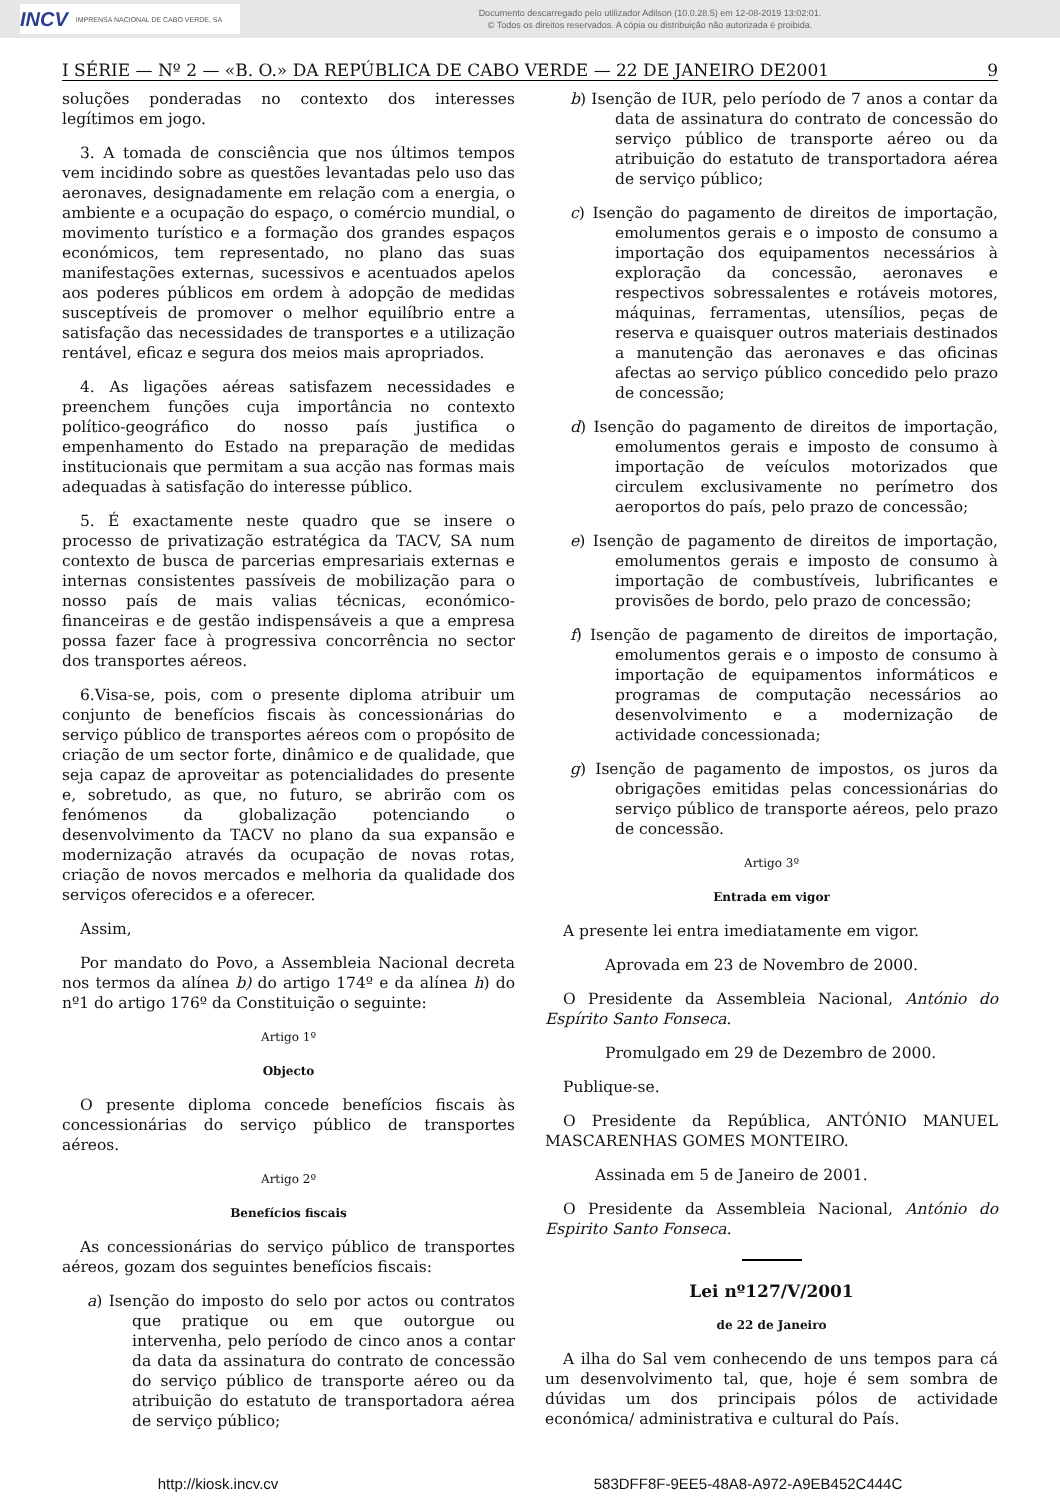INCV IMPRENSA NACIONAL DE CABO VERDE, SA
Documento descarregado pelo utilizador Adilson (10.0.28.5) em 12-08-2019 13:02:01.
© Todos os direitos reservados. A cópia ou distribuição não autorizada é proibida.
I SÉRIE — Nº 2 — «B. O.» DA REPÚBLICA DE CABO VERDE — 22 DE JANEIRO DE2001 9
soluções ponderadas no contexto dos interesses legítimos em jogo.
3. A tomada de consciência que nos últimos tempos vem incidindo sobre as questões levantadas pelo uso das aeronaves, designadamente em relação com a energia, o ambiente e a ocupação do espaço, o comércio mundial, o movimento turístico e a formação dos grandes espaços económicos, tem representado, no plano das suas manifestações externas, sucessivos e acentuados apelos aos poderes públicos em ordem à adopção de medidas susceptíveis de promover o melhor equilíbrio entre a satisfação das necessidades de transportes e a utilização rentável, eficaz e segura dos meios mais apropriados.
4. As ligações aéreas satisfazem necessidades e preenchem funções cuja importância no contexto político-geográfico do nosso país justifica o empenhamento do Estado na preparação de medidas institucionais que permitam a sua acção nas formas mais adequadas à satisfação do interesse público.
5. É exactamente neste quadro que se insere o processo de privatização estratégica da TACV, SA num contexto de busca de parcerias empresariais externas e internas consistentes passíveis de mobilização para o nosso país de mais valias técnicas, económico-financeiras e de gestão indispensáveis a que a empresa possa fazer face à progressiva concorrência no sector dos transportes aéreos.
6.Visa-se, pois, com o presente diploma atribuir um conjunto de benefícios fiscais às concessionárias do serviço público de transportes aéreos com o propósito de criação de um sector forte, dinâmico e de qualidade, que seja capaz de aproveitar as potencialidades do presente e, sobretudo, as que, no futuro, se abrirão com os fenómenos da globalização potenciando o desenvolvimento da TACV no plano da sua expansão e modernização através da ocupação de novas rotas, criação de novos mercados e melhoria da qualidade dos serviços oferecidos e a oferecer.
Assim,
Por mandato do Povo, a Assembleia Nacional decreta nos termos da alínea b) do artigo 174º e da alínea h) do nº1 do artigo 176º da Constituição o seguinte:
Artigo 1º
Objecto
O presente diploma concede benefícios fiscais às concessionárias do serviço público de transportes aéreos.
Artigo 2º
Benefícios fiscais
As concessionárias do serviço público de transportes aéreos, gozam dos seguintes benefícios fiscais:
a) Isenção do imposto do selo por actos ou contratos que pratique ou em que outorgue ou intervenha, pelo período de cinco anos a contar da data da assinatura do contrato de concessão do serviço público de transporte aéreo ou da atribuição do estatuto de transportadora aérea de serviço público;
b) Isenção de IUR, pelo período de 7 anos a contar da data de assinatura do contrato de concessão do serviço público de transporte aéreo ou da atribuição do estatuto de transportadora aérea de serviço público;
c) Isenção do pagamento de direitos de importação, emolumentos gerais e o imposto de consumo a importação dos equipamentos necessários à exploração da concessão, aeronaves e respectivos sobressalentes e rotáveis motores, máquinas, ferramentas, utensílios, peças de reserva e quaisquer outros materiais destinados a manutenção das aeronaves e das oficinas afectas ao serviço público concedido pelo prazo de concessão;
d) Isenção do pagamento de direitos de importação, emolumentos gerais e imposto de consumo à importação de veículos motorizados que circulem exclusivamente no perímetro dos aeroportos do país, pelo prazo de concessão;
e) Isenção de pagamento de direitos de importação, emolumentos gerais e imposto de consumo à importação de combustíveis, lubrificantes e provisões de bordo, pelo prazo de concessão;
f) Isenção de pagamento de direitos de importação, emolumentos gerais e o imposto de consumo à importação de equipamentos informáticos e programas de computação necessários ao desenvolvimento e a modernização de actividade concessionada;
g) Isenção de pagamento de impostos, os juros da obrigações emitidas pelas concessionárias do serviço público de transporte aéreos, pelo prazo de concessão.
Artigo 3º
Entrada em vigor
A presente lei entra imediatamente em vigor.
Aprovada em 23 de Novembro de 2000.
O Presidente da Assembleia Nacional, António do Espírito Santo Fonseca.
Promulgado em 29 de Dezembro de 2000.
Publique-se.
O Presidente da República, ANTÓNIO MANUEL MASCARENHAS GOMES MONTEIRO.
Assinada em 5 de Janeiro de 2001.
O Presidente da Assembleia Nacional, António do Espirito Santo Fonseca.
Lei nº127/V/2001
de 22 de Janeiro
A ilha do Sal vem conhecendo de uns tempos para cá um desenvolvimento tal, que, hoje é sem sombra de dúvidas um dos principais pólos de actividade económica/ administrativa e cultural do País.
http://kiosk.incv.cv 583DFF8F-9EE5-48A8-A972-A9EB452C444C